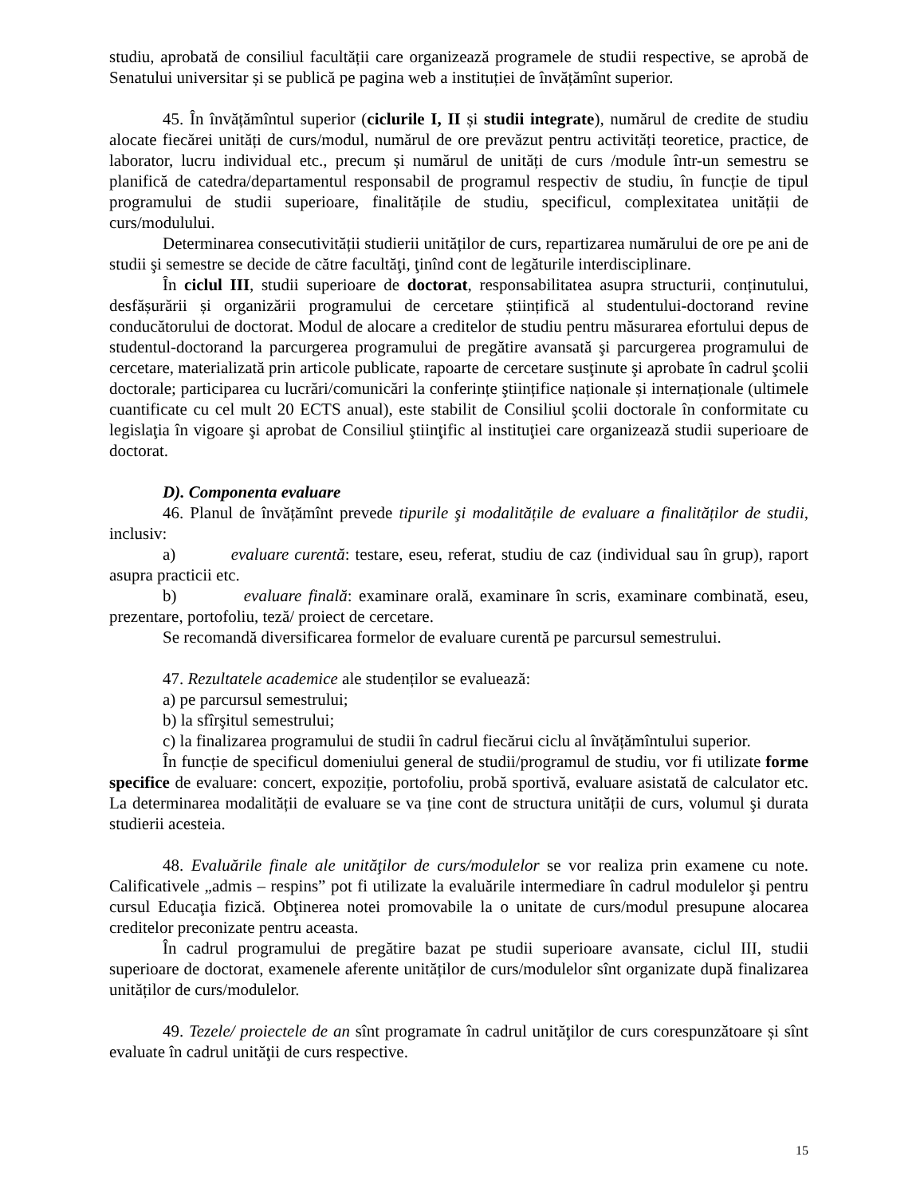studiu, aprobată de consiliul facultății care organizează programele de studii respective, se aprobă de Senatului universitar și se publică pe pagina web a instituției de învățămînt superior.
45. În învățămîntul superior (ciclurile I, II și studii integrate), numărul de credite de studiu alocate fiecărei unități de curs/modul, numărul de ore prevăzut pentru activități teoretice, practice, de laborator, lucru individual etc., precum și numărul de unități de curs /module într-un semestru se planifică de catedra/departamentul responsabil de programul respectiv de studiu, în funcție de tipul programului de studii superioare, finalitățile de studiu, specificul, complexitatea unității de curs/modulului.
Determinarea consecutivității studierii unităților de curs, repartizarea numărului de ore pe ani de studii şi semestre se decide de către facultăţi, ţinînd cont de legăturile interdisciplinare.
În ciclul III, studii superioare de doctorat, responsabilitatea asupra structurii, conținutului, desfășurării și organizării programului de cercetare științifică al studentului-doctorand revine conducătorului de doctorat. Modul de alocare a creditelor de studiu pentru măsurarea efortului depus de studentul-doctorand la parcurgerea programului de pregătire avansată şi parcurgerea programului de cercetare, materializată prin articole publicate, rapoarte de cercetare susţinute şi aprobate în cadrul şcolii doctorale; participarea cu lucrări/comunicări la conferințe ştiințifice naționale și internaționale (ultimele cuantificate cu cel mult 20 ECTS anual), este stabilit de Consiliul şcolii doctorale în conformitate cu legislaţia în vigoare şi aprobat de Consiliul ştiinţific al instituţiei care organizează studii superioare de doctorat.
D). Componenta evaluare
46. Planul de învățămînt prevede tipurile şi modalitățile de evaluare a finalităților de studii, inclusiv:
a) evaluare curentă: testare, eseu, referat, studiu de caz (individual sau în grup), raport asupra practicii etc.
b) evaluare finală: examinare orală, examinare în scris, examinare combinată, eseu, prezentare, portofoliu, teză/ proiect de cercetare.
Se recomandă diversificarea formelor de evaluare curentă pe parcursul semestrului.
47. Rezultatele academice ale studenților se evaluează:
a) pe parcursul semestrului;
b) la sfîrşitul semestrului;
c) la finalizarea programului de studii în cadrul fiecărui ciclu al învățămîntului superior.
În funcție de specificul domeniului general de studii/programul de studiu, vor fi utilizate forme specifice de evaluare: concert, expoziție, portofoliu, probă sportivă, evaluare asistată de calculator etc. La determinarea modalității de evaluare se va ține cont de structura unității de curs, volumul şi durata studierii acesteia.
48. Evaluările finale ale unităţilor de curs/modulelor se vor realiza prin examene cu note. Calificativele „admis – respins” pot fi utilizate la evaluările intermediare în cadrul modulelor şi pentru cursul Educaţia fizică. Obţinerea notei promovabile la o unitate de curs/modul presupune alocarea creditelor preconizate pentru aceasta.
În cadrul programului de pregătire bazat pe studii superioare avansate, ciclul III, studii superioare de doctorat, examenele aferente unităților de curs/modulelor sînt organizate după finalizarea unităților de curs/modulelor.
49. Tezele/ proiectele de an sînt programate în cadrul unităţilor de curs corespunzătoare și sînt evaluate în cadrul unităţii de curs respective.
15